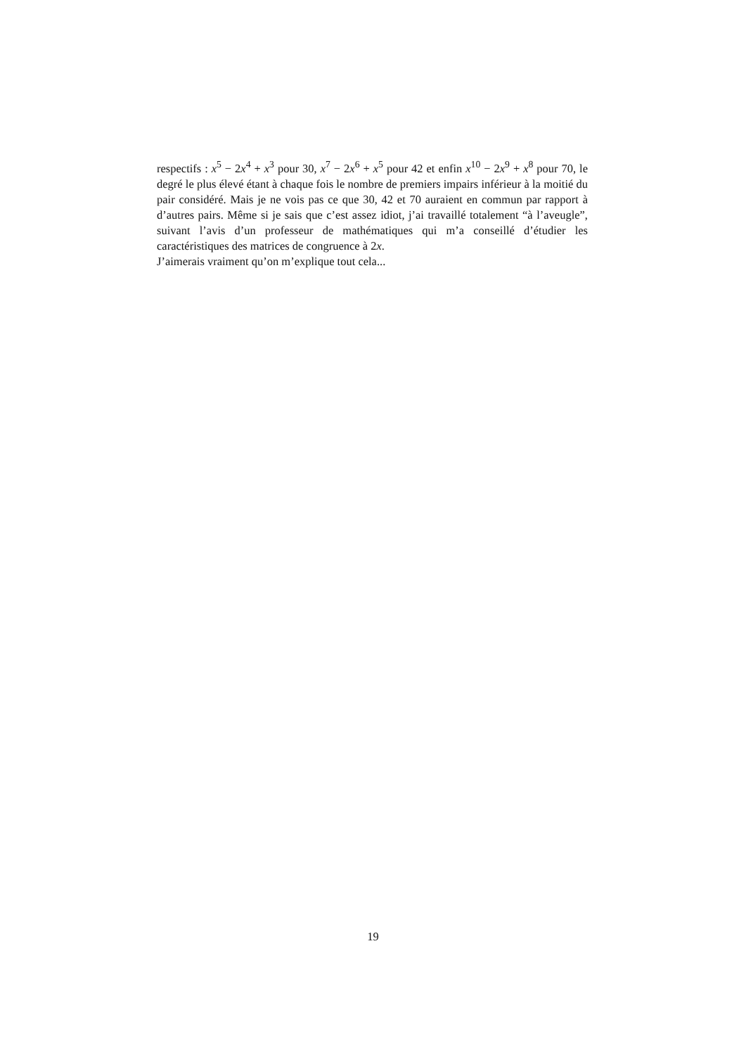respectifs : x<sup>5</sup> − 2x<sup>4</sup> + x<sup>3</sup> pour 30, x<sup>7</sup> − 2x<sup>6</sup> + x<sup>5</sup> pour 42 et enfin x<sup>10</sup> − 2x<sup>9</sup> + x<sup>8</sup> pour 70, le degré le plus élevé étant à chaque fois le nombre de premiers impairs inférieur à la moitié du pair considéré. Mais je ne vois pas ce que 30, 42 et 70 auraient en commun par rapport à d’autres pairs. Même si je sais que c’est assez idiot, j’ai travaillé totalement “à l’aveugle”, suivant l’avis d’un professeur de mathématiques qui m’a conseillé d’étudier les caractéristiques des matrices de congruence à 2x.
J’aimerais vraiment qu’on m’explique tout cela...
19